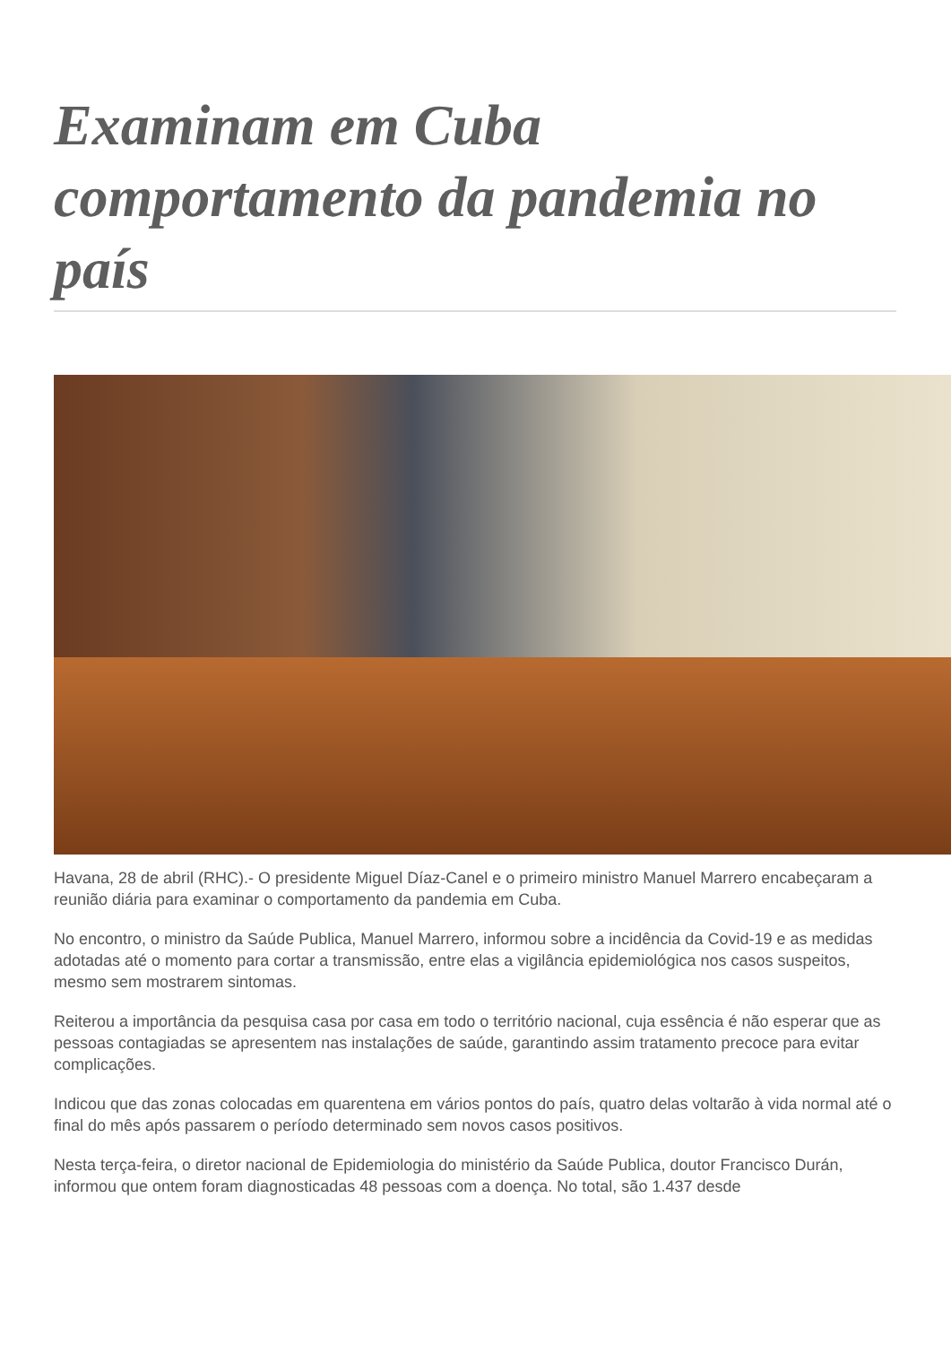Examinam em Cuba comportamento da pandemia no país
Havana, 28 de abril (RHC).- O presidente Miguel Díaz-Canel e o primeiro ministro Manuel Marrero encabeçaram a reunião diária para examinar o comportamento da pandemia em Cuba.
No encontro, o ministro da Saúde Publica, Manuel Marrero, informou sobre a incidência da Covid-19 e as medidas adotadas até o momento para cortar a transmissão, entre elas a vigilância epidemiológica nos casos suspeitos, mesmo sem mostrarem sintomas.
Reiterou a importância da pesquisa casa por casa em todo o território nacional, cuja essência é não esperar que as pessoas contagiadas se apresentem nas instalações de saúde, garantindo assim tratamento precoce para evitar complicações.
Indicou que das zonas colocadas em quarentena em vários pontos do país, quatro delas voltarão à vida normal até o final do mês após passarem o período determinado sem novos casos positivos.
Nesta terça-feira, o diretor nacional de Epidemiologia do ministério da Saúde Publica, doutor Francisco Durán, informou que ontem foram diagnosticadas 48 pessoas com a doença. No total, são 1.437 desde